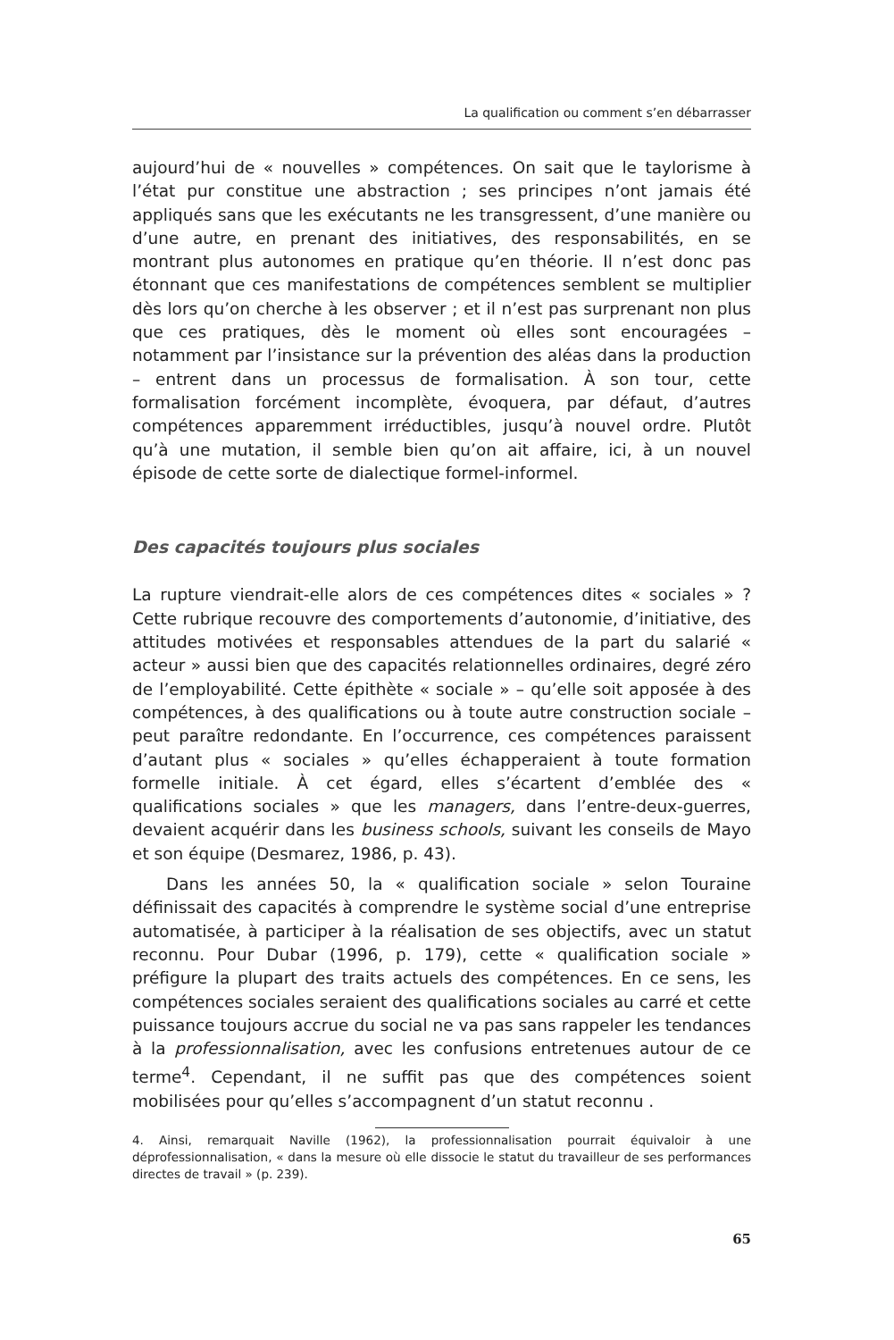La qualification ou comment s’en débarrasser
aujourd’hui de « nouvelles » compétences. On sait que le taylorisme à l’état pur constitue une abstraction ; ses principes n’ont jamais été appliqués sans que les exécutants ne les transgressent, d’une manière ou d’une autre, en prenant des initiatives, des responsabilités, en se montrant plus autonomes en pratique qu’en théorie. Il n’est donc pas étonnant que ces manifestations de compétences semblent se multiplier dès lors qu’on cherche à les observer ; et il n’est pas surprenant non plus que ces pratiques, dès le moment où elles sont encouragées – notamment par l’insistance sur la prévention des aléas dans la production – entrent dans un processus de formalisation. À son tour, cette formalisation forcément incomplète, évoquera, par défaut, d’autres compétences apparemment irréductibles, jusqu’à nouvel ordre. Plutôt qu’à une mutation, il semble bien qu’on ait affaire, ici, à un nouvel épisode de cette sorte de dialectique formel-informel.
Des capacités toujours plus sociales
La rupture viendrait-elle alors de ces compétences dites « sociales » ? Cette rubrique recouvre des comportements d’autonomie, d’initiative, des attitudes motivées et responsables attendues de la part du salarié « acteur » aussi bien que des capacités relationnelles ordinaires, degré zéro de l’employabilité. Cette épithète « sociale » – qu’elle soit apposée à des compétences, à des qualifications ou à toute autre construction sociale – peut paraître redondante. En l’occurrence, ces compétences paraissent d’autant plus « sociales » qu’elles échapperaient à toute formation formelle initiale. À cet égard, elles s’écartent d’emblée des « qualifications sociales » que les managers, dans l’entre-deux-guerres, devaient acquérir dans les business schools, suivant les conseils de Mayo et son équipe (Desmarez, 1986, p. 43).
Dans les années 50, la « qualification sociale » selon Touraine définissait des capacités à comprendre le système social d’une entreprise automatisée, à participer à la réalisation de ses objectifs, avec un statut reconnu. Pour Dubar (1996, p. 179), cette « qualification sociale » préfigure la plupart des traits actuels des compétences. En ce sens, les compétences sociales seraient des qualifications sociales au carré et cette puissance toujours accrue du social ne va pas sans rappeler les tendances à la professionnalisation, avec les confusions entretenues autour de ce terme<sup>4</sup>. Cependant, il ne suffit pas que des compétences soient mobilisées pour qu’elles s’accompagnent d’un statut reconnu .
4. Ainsi, remarquait Naville (1962), la professionnalisation pourrait équivaloir à une déprofessionnalisation, « dans la mesure où elle dissocie le statut du travailleur de ses performances directes de travail » (p. 239).
65